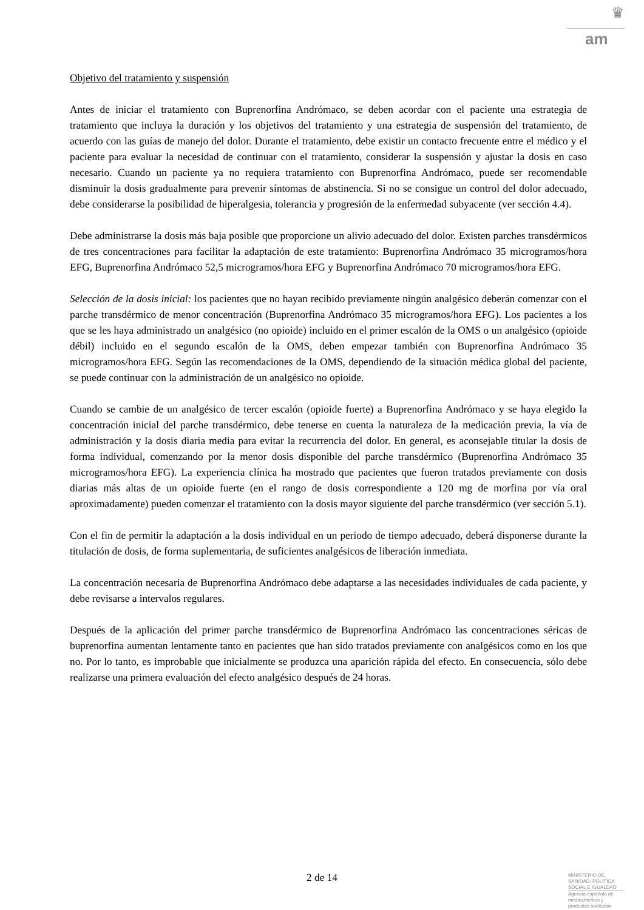♛
am
Objetivo del tratamiento y suspensión
Antes de iniciar el tratamiento con Buprenorfina Andrómaco, se deben acordar con el paciente una estrategia de tratamiento que incluya la duración y los objetivos del tratamiento y una estrategia de suspensión del tratamiento, de acuerdo con las guías de manejo del dolor. Durante el tratamiento, debe existir un contacto frecuente entre el médico y el paciente para evaluar la necesidad de continuar con el tratamiento, considerar la suspensión y ajustar la dosis en caso necesario. Cuando un paciente ya no requiera tratamiento con Buprenorfina Andrómaco, puede ser recomendable disminuir la dosis gradualmente para prevenir síntomas de abstinencia. Si no se consigue un control del dolor adecuado, debe considerarse la posibilidad de hiperalgesia, tolerancia y progresión de la enfermedad subyacente (ver sección 4.4).
Debe administrarse la dosis más baja posible que proporcione un alivio adecuado del dolor. Existen parches transdérmicos de tres concentraciones para facilitar la adaptación de este tratamiento: Buprenorfina Andrómaco 35 microgramos/hora EFG, Buprenorfina Andrómaco 52,5 microgramos/hora EFG y Buprenorfina Andrómaco 70 microgramos/hora EFG.
Selección de la dosis inicial: los pacientes que no hayan recibido previamente ningún analgésico deberán comenzar con el parche transdérmico de menor concentración (Buprenorfina Andrómaco 35 microgramos/hora EFG). Los pacientes a los que se les haya administrado un analgésico (no opioide) incluido en el primer escalón de la OMS o un analgésico (opioide débil) incluido en el segundo escalón de la OMS, deben empezar también con Buprenorfina Andrómaco 35 microgramos/hora EFG. Según las recomendaciones de la OMS, dependiendo de la situación médica global del paciente, se puede continuar con la administración de un analgésico no opioide.
Cuando se cambie de un analgésico de tercer escalón (opioide fuerte) a Buprenorfina Andrómaco y se haya elegido la concentración inicial del parche transdérmico, debe tenerse en cuenta la naturaleza de la medicación previa, la vía de administración y la dosis diaria media para evitar la recurrencia del dolor. En general, es aconsejable titular la dosis de forma individual, comenzando por la menor dosis disponible del parche transdérmico (Buprenorfina Andrómaco 35 microgramos/hora EFG). La experiencia clínica ha mostrado que pacientes que fueron tratados previamente con dosis diarias más altas de un opioide fuerte (en el rango de dosis correspondiente a 120 mg de morfina por vía oral aproximadamente) pueden comenzar el tratamiento con la dosis mayor siguiente del parche transdérmico (ver sección 5.1).
Con el fin de permitir la adaptación a la dosis individual en un periodo de tiempo adecuado, deberá disponerse durante la titulación de dosis, de forma suplementaria, de suficientes analgésicos de liberación inmediata.
La concentración necesaria de Buprenorfina Andrómaco debe adaptarse a las necesidades individuales de cada paciente, y debe revisarse a intervalos regulares.
Después de la aplicación del primer parche transdérmico de Buprenorfina Andrómaco las concentraciones séricas de buprenorfina aumentan lentamente tanto en pacientes que han sido tratados previamente con analgésicos como en los que no. Por lo tanto, es improbable que inicialmente se produzca una aparición rápida del efecto. En consecuencia, sólo debe realizarse una primera evaluación del efecto analgésico después de 24 horas.
2 de 14
MINISTERIO DE
SANIDAD, POLITICA
SOCIAL E IGUALDAD
Agencia española de
medicamentos y
productos sanitarios